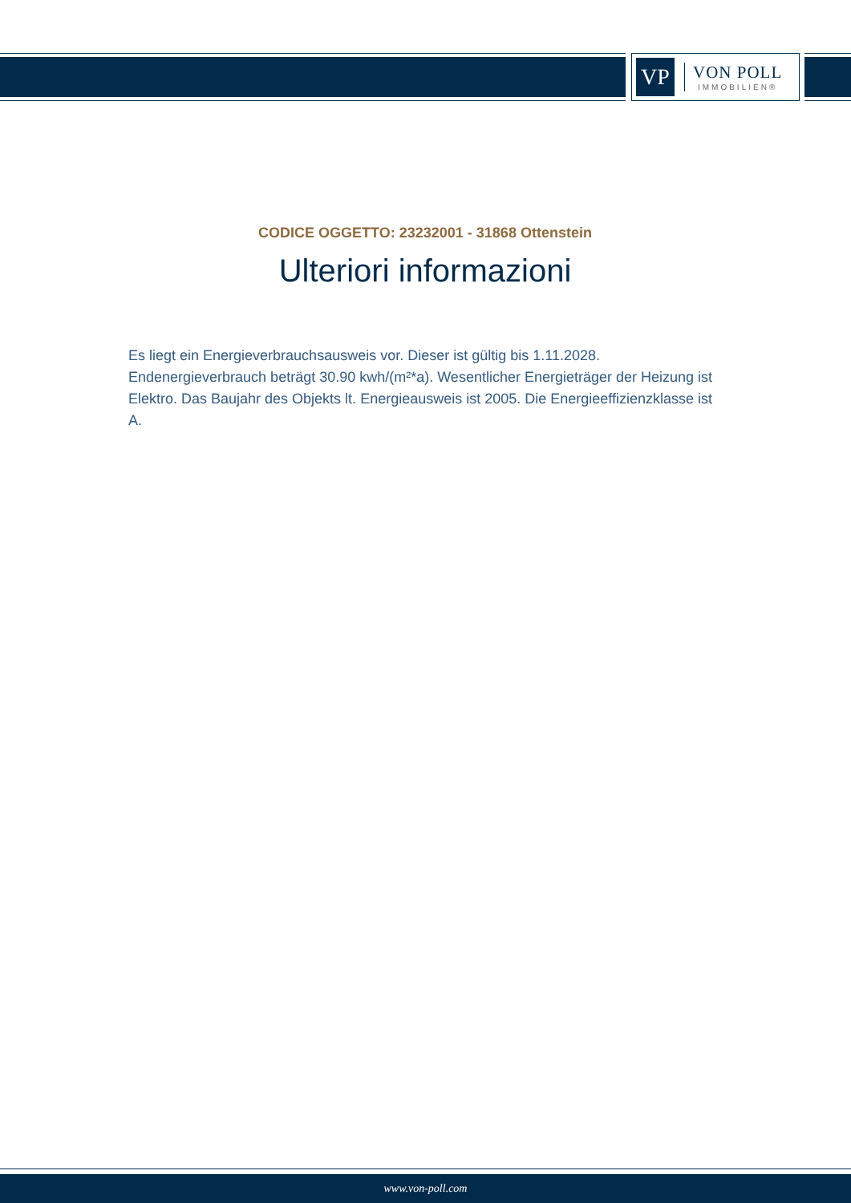VP
VON POLL
IMMOBILIEN®
CODICE OGGETTO: 23232001 - 31868 Ottenstein
Ulteriori informazioni
Es liegt ein Energieverbrauchsausweis vor. Dieser ist gültig bis 1.11.2028. Endenergieverbrauch beträgt 30.90 kwh/(m²*a). Wesentlicher Energieträger der Heizung ist Elektro. Das Baujahr des Objekts lt. Energieausweis ist 2005. Die Energieeffizienzklasse ist A.
www.von-poll.com